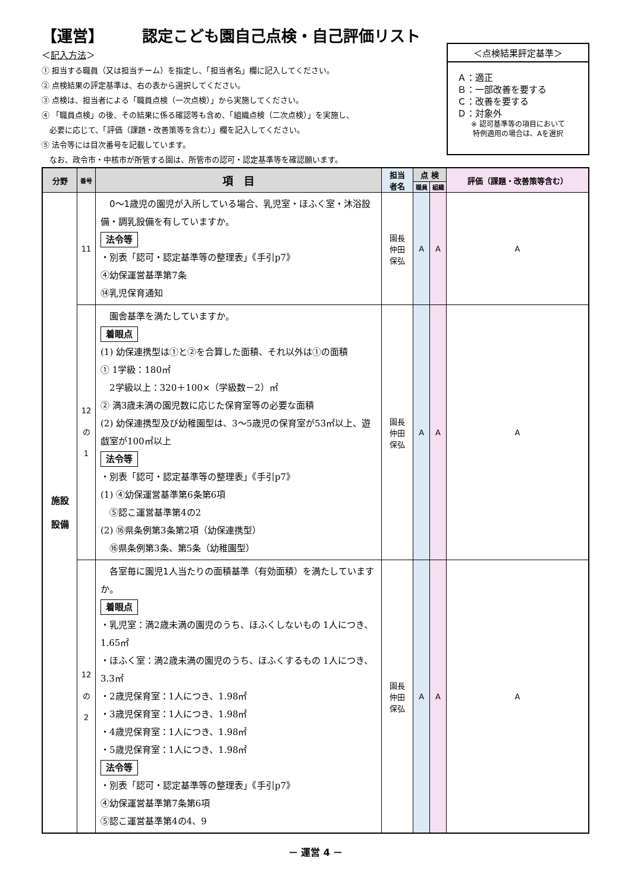【運営】　　　認定こども園自己点検・自己評価リスト
＜記入方法＞
① 担当する職員（又は担当チーム）を指定し、「担当者名」欄に記入してください。
② 点検結果の評定基準は、右の表から選択してください。
③ 点検は、担当者による「職員点検（一次点検）」から実施してください。
④ 「職員点検」の後、その結果に係る確認等も含め、「組織点検（二次点検）」を実施し、
　必要に応じて、「評価（課題・改善策等を含む）」欄を記入してください。
⑤ 法令等には目次番号を記載しています。
　なお、政令市・中核市が所管する園は、所管市の認可・認定基準等を確認願います。
＜点検結果評定基準＞
Ａ：適正
Ｂ：一部改善を要する
Ｃ：改善を要する
Ｄ：対象外
※ 認可基準等の項目において
特例適用の場合は、Aを選択
| 分野 | 番号 | 項 目 | 担当 者名 | 点 検 | | 評価（課題・改善策等含む） |
| --- | --- | --- | --- | --- | --- | --- |
| | | | | 職員 | 組織 | |
| 施設 設備 | 11 | 0～1歳児の園児が入所している場合、乳児室・ほふく室・沐浴設備・調乳設備を有していますか。 法令等 ・別表「認可・認定基準等の整理表」《手引p7》 ④幼保運営基準第7条 ⑭乳児保育通知 | 園長 仲田 保弘 | A | A | A |
| | 12 の 1 | 園舎基準を満たしていますか。 着眼点 (1) 幼保連携型は①と②を合算した面積、それ以外は①の面積 ① 1学級：180㎡ 2学級以上：320＋100×（学級数－2）㎡ ② 満3歳未満の園児数に応じた保育室等の必要な面積 (2) 幼保連携型及び幼稚園型は、3～5歳児の保育室が53㎡以上、遊戯室が100㎡以上 法令等 ・別表「認可・認定基準等の整理表」《手引p7》 (1) ④幼保運営基準第6条第6項 ⑤認こ運営基準第4の2 (2) ⑯県条例第3条第2項（幼保連携型） ⑯県条例第3条、第5条（幼稚園型） | 園長 仲田 保弘 | A | A | A |
| | 12 の 2 | 各室毎に園児1人当たりの面積基準（有効面積）を満たしていますか。 着眼点 ・乳児室：満2歳未満の園児のうち、ほふくしないもの 1人につき、1.65㎡ ・ほふく室：満2歳未満の園児のうち、ほふくするもの 1人につき、3.3㎡ ・2歳児保育室：1人につき、1.98㎡ ・3歳児保育室：1人につき、1.98㎡ ・4歳児保育室：1人につき、1.98㎡ ・5歳児保育室：1人につき、1.98㎡ 法令等 ・別表「認可・認定基準等の整理表」《手引p7》 ④幼保運営基準第7条第6項 ⑤認こ運営基準第4の4、9 | 園長 仲田 保弘 | A | A | A |
－ 運営 4 －